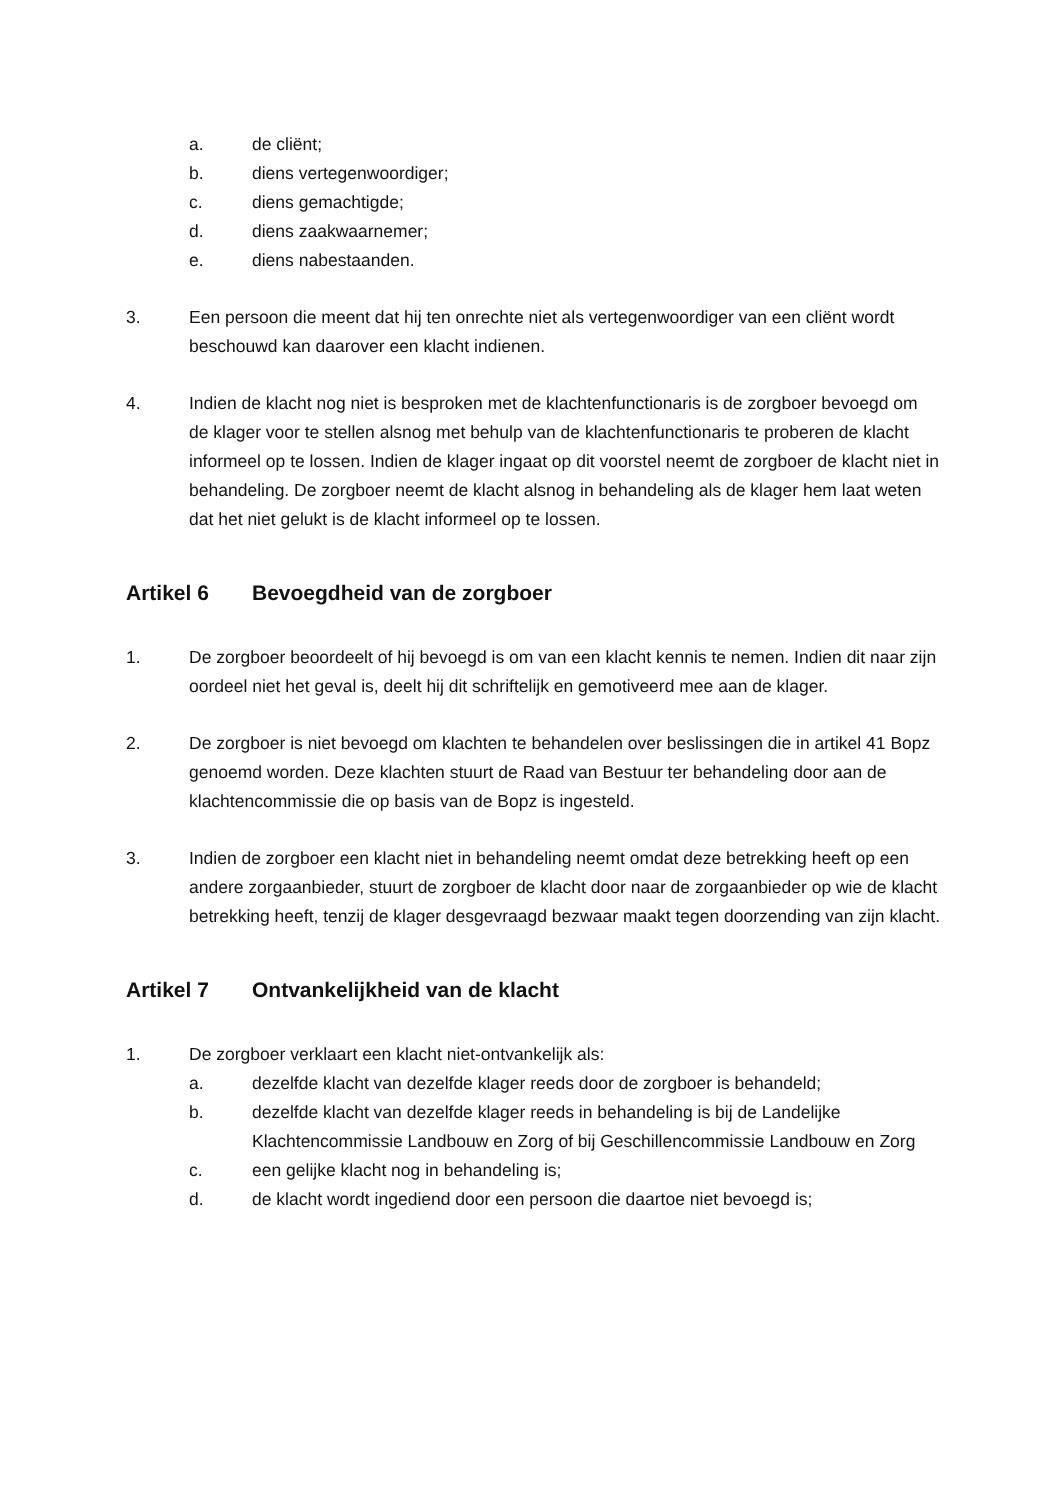a. de cliënt;
b. diens vertegenwoordiger;
c. diens gemachtigde;
d. diens zaakwaarnemer;
e. diens nabestaanden.
3. Een persoon die meent dat hij ten onrechte niet als vertegenwoordiger van een cliënt wordt beschouwd kan daarover een klacht indienen.
4. Indien de klacht nog niet is besproken met de klachtenfunctionaris is de zorgboer bevoegd om de klager voor te stellen alsnog met behulp van de klachtenfunctionaris te proberen de klacht informeel op te lossen. Indien de klager ingaat op dit voorstel neemt de zorgboer de klacht niet in behandeling. De zorgboer neemt de klacht alsnog in behandeling als de klager hem laat weten dat het niet gelukt is de klacht informeel op te lossen.
Artikel 6 Bevoegdheid van de zorgboer
1. De zorgboer beoordeelt of hij bevoegd is om van een klacht kennis te nemen. Indien dit naar zijn oordeel niet het geval is, deelt hij dit schriftelijk en gemotiveerd mee aan de klager.
2. De zorgboer is niet bevoegd om klachten te behandelen over beslissingen die in artikel 41 Bopz genoemd worden. Deze klachten stuurt de Raad van Bestuur ter behandeling door aan de klachtencommissie die op basis van de Bopz is ingesteld.
3. Indien de zorgboer een klacht niet in behandeling neemt omdat deze betrekking heeft op een andere zorgaanbieder, stuurt de zorgboer de klacht door naar de zorgaanbieder op wie de klacht betrekking heeft, tenzij de klager desgevraagd bezwaar maakt tegen doorzending van zijn klacht.
Artikel 7 Ontvankelijkheid van de klacht
1. De zorgboer verklaart een klacht niet-ontvankelijk als:
a. dezelfde klacht van dezelfde klager reeds door de zorgboer is behandeld;
b. dezelfde klacht van dezelfde klager reeds in behandeling is bij de Landelijke Klachtencommissie Landbouw en Zorg of bij Geschillencommissie Landbouw en Zorg
c. een gelijke klacht nog in behandeling is;
d. de klacht wordt ingediend door een persoon die daartoe niet bevoegd is;